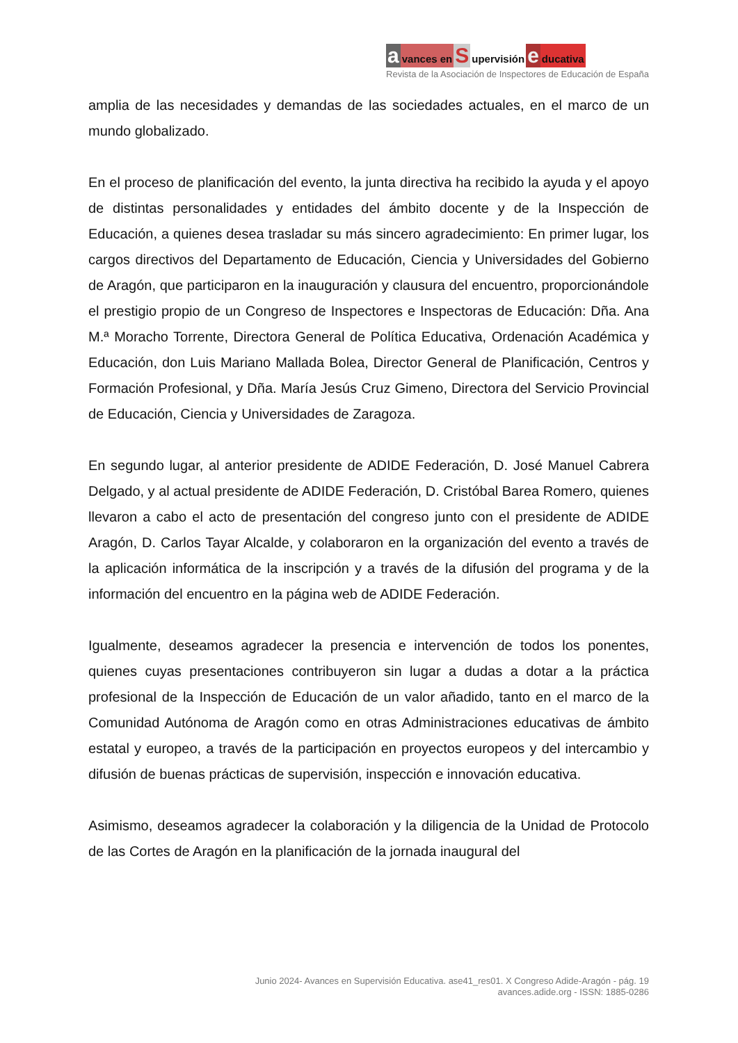avances en S upervisión e ducativa
Revista de la Asociación de Inspectores de Educación de España
amplia de las necesidades y demandas de las sociedades actuales, en el marco de un mundo globalizado.
En el proceso de planificación del evento, la junta directiva ha recibido la ayuda y el apoyo de distintas personalidades y entidades del ámbito docente y de la Inspección de Educación, a quienes desea trasladar su más sincero agradecimiento: En primer lugar, los cargos directivos del Departamento de Educación, Ciencia y Universidades del Gobierno de Aragón, que participaron en la inauguración y clausura del encuentro, proporcionándole el prestigio propio de un Congreso de Inspectores e Inspectoras de Educación: Dña. Ana M.ª Moracho Torrente, Directora General de Política Educativa, Ordenación Académica y Educación, don Luis Mariano Mallada Bolea, Director General de Planificación, Centros y Formación Profesional, y Dña. María Jesús Cruz Gimeno, Directora del Servicio Provincial de Educación, Ciencia y Universidades de Zaragoza.
En segundo lugar, al anterior presidente de ADIDE Federación, D. José Manuel Cabrera Delgado, y al actual presidente de ADIDE Federación, D. Cristóbal Barea Romero, quienes llevaron a cabo el acto de presentación del congreso junto con el presidente de ADIDE Aragón, D. Carlos Tayar Alcalde, y colaboraron en la organización del evento a través de la aplicación informática de la inscripción y a través de la difusión del programa y de la información del encuentro en la página web de ADIDE Federación.
Igualmente, deseamos agradecer la presencia e intervención de todos los ponentes, quienes cuyas presentaciones contribuyeron sin lugar a dudas a dotar a la práctica profesional de la Inspección de Educación de un valor añadido, tanto en el marco de la Comunidad Autónoma de Aragón como en otras Administraciones educativas de ámbito estatal y europeo, a través de la participación en proyectos europeos y del intercambio y difusión de buenas prácticas de supervisión, inspección e innovación educativa.
Asimismo, deseamos agradecer la colaboración y la diligencia de la Unidad de Protocolo de las Cortes de Aragón en la planificación de la jornada inaugural del
Junio 2024- Avances en Supervisión Educativa. ase41_res01. X Congreso Adide-Aragón - pág. 19
avances.adide.org - ISSN: 1885-0286